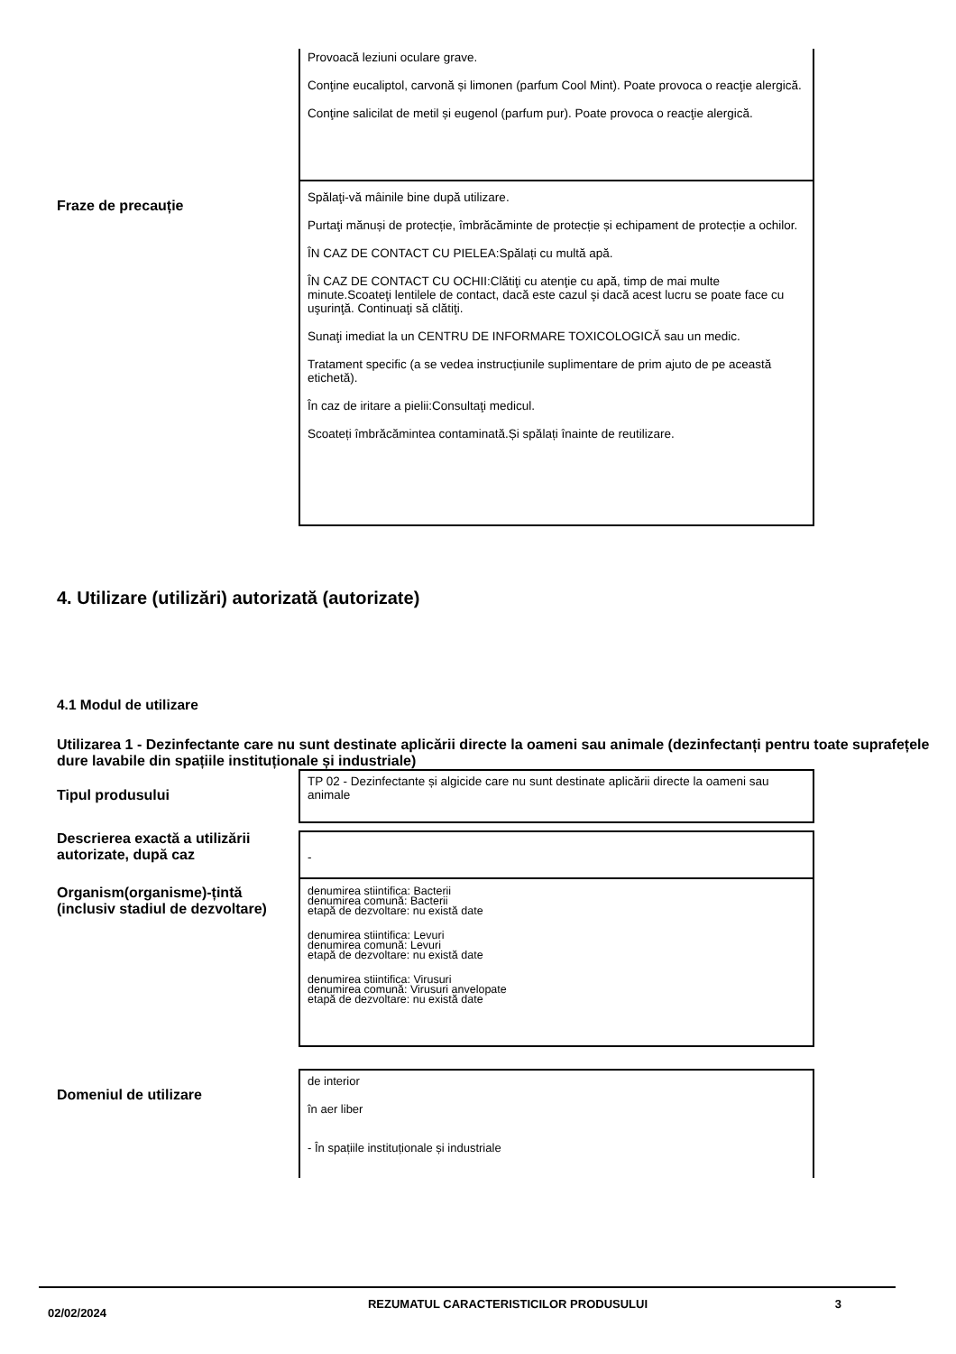Provoacă leziuni oculare grave.
Conţine eucaliptol, carvonă și limonen (parfum Cool Mint). Poate provoca o reacţie alergică.
Conţine salicilat de metil și eugenol (parfum pur). Poate provoca o reacţie alergică.
Fraze de precauție
Spălaţi-vă mâinile bine după utilizare.
Purtaţi mănuși de protecție, îmbrăcăminte de protecție și echipament de protecție a ochilor.
ÎN CAZ DE CONTACT CU PIELEA:Spălați cu multă apă.
ÎN CAZ DE CONTACT CU OCHII:Clătiţi cu atenţie cu apă, timp de mai multe minute.Scoateţi lentilele de contact, dacă este cazul şi dacă acest lucru se poate face cu uşurinţă. Continuaţi să clătiţi.
Sunaţi imediat la un CENTRU DE INFORMARE TOXICOLOGICĂ sau un medic.
Tratament specific (a se vedea instrucțiunile suplimentare de prim ajuto de pe această etichetă).
În caz de iritare a pielii:Consultaţi medicul.
Scoateți îmbrăcămintea contaminată.Și spălați înainte de reutilizare.
4. Utilizare (utilizări) autorizată (autorizate)
4.1 Modul de utilizare
Utilizarea 1 - Dezinfectante care nu sunt destinate aplicării directe la oameni sau animale (dezinfectanți pentru toate suprafețele dure lavabile din spațiile instituționale și industriale)
Tipul produsului
TP 02 - Dezinfectante și algicide care nu sunt destinate aplicării directe la oameni sau animale
Descrierea exactă a utilizării autorizate, după caz
-
Organism(organisme)-țintă (inclusiv stadiul de dezvoltare)
denumirea stiintifica: Bacterii
denumirea comună: Bacterii
etapă de dezvoltare: nu există date
denumirea stiintifica: Levuri
denumirea comună: Levuri
etapă de dezvoltare: nu există date
denumirea stiintifica: Virusuri
denumirea comună: Virusuri anvelopate
etapă de dezvoltare: nu există date
Domeniul de utilizare
de interior
în aer liber
- În spațiile instituționale și industriale
02/02/2024
REZUMATUL CARACTERISTICILOR PRODUSULUI 3